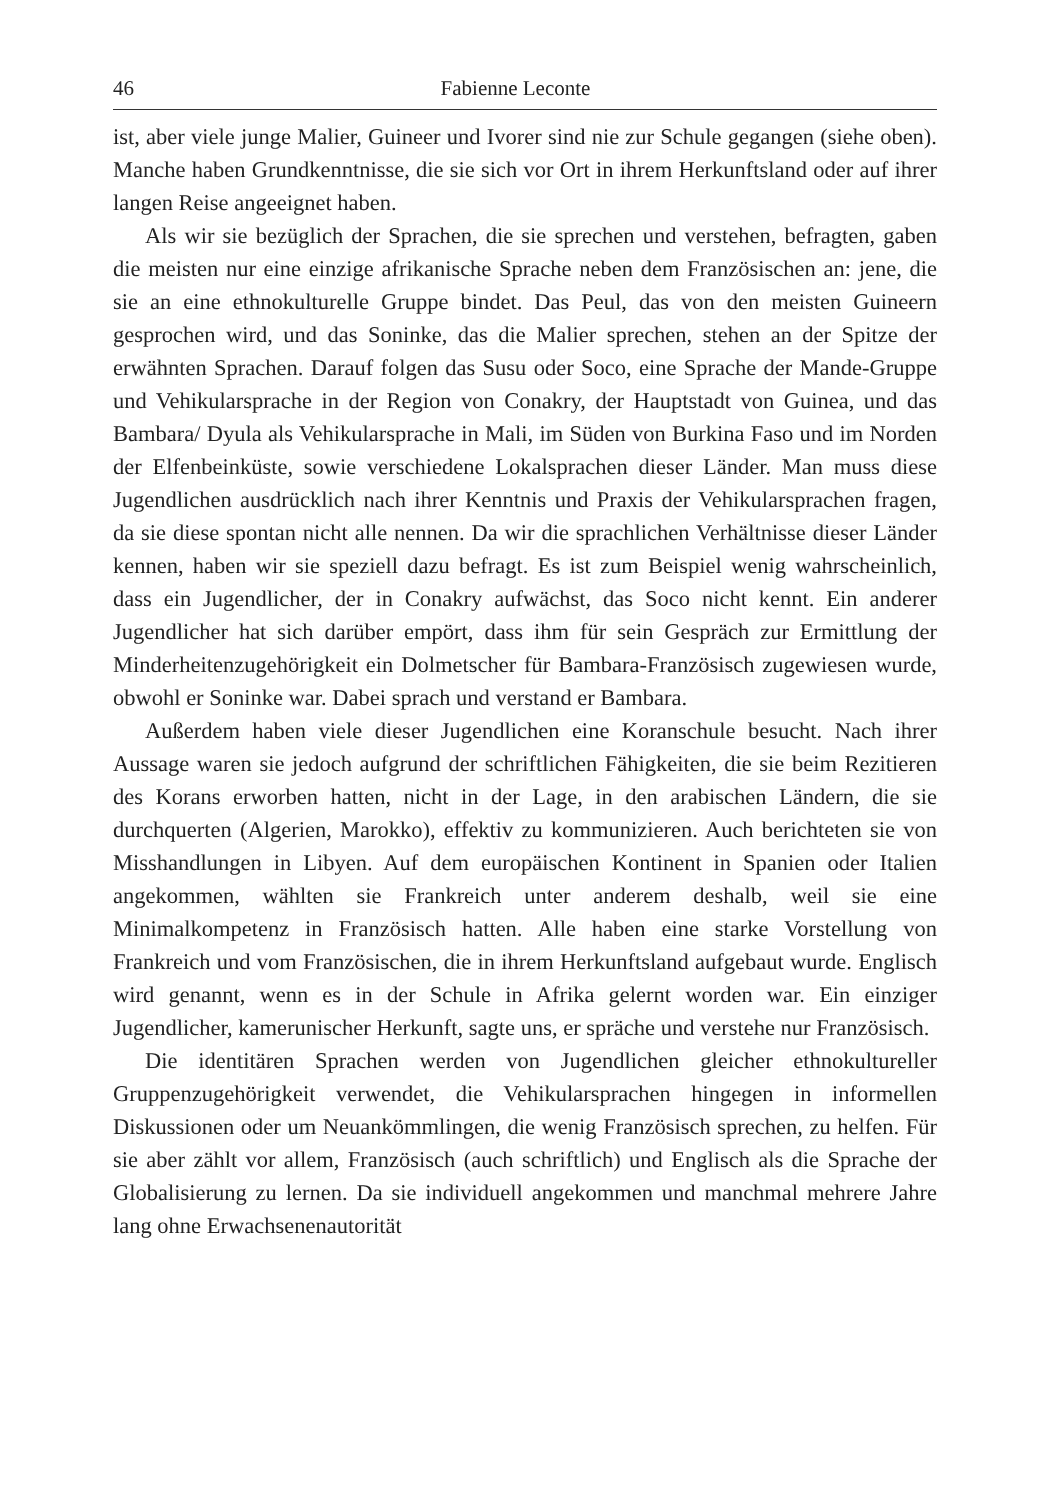46 Fabienne Leconte
ist, aber viele junge Malier, Guineer und Ivorer sind nie zur Schule gegangen (siehe oben). Manche haben Grundkenntnisse, die sie sich vor Ort in ihrem Herkunftsland oder auf ihrer langen Reise angeeignet haben.
Als wir sie bezüglich der Sprachen, die sie sprechen und verstehen, befragten, gaben die meisten nur eine einzige afrikanische Sprache neben dem Französischen an: jene, die sie an eine ethnokulturelle Gruppe bindet. Das Peul, das von den meisten Guineern gesprochen wird, und das Soninke, das die Malier sprechen, stehen an der Spitze der erwähnten Sprachen. Darauf folgen das Susu oder Soco, eine Sprache der Mande-Gruppe und Vehikularsprache in der Region von Conakry, der Hauptstadt von Guinea, und das Bambara/ Dyula als Vehikularsprache in Mali, im Süden von Burkina Faso und im Norden der Elfenbeinküste, sowie verschiedene Lokalsprachen dieser Länder. Man muss diese Jugendlichen ausdrücklich nach ihrer Kenntnis und Praxis der Vehikularsprachen fragen, da sie diese spontan nicht alle nennen. Da wir die sprachlichen Verhältnisse dieser Länder kennen, haben wir sie speziell dazu befragt. Es ist zum Beispiel wenig wahrscheinlich, dass ein Jugendlicher, der in Conakry aufwächst, das Soco nicht kennt. Ein anderer Jugendlicher hat sich darüber empört, dass ihm für sein Gespräch zur Ermittlung der Minderheitenzugehörigkeit ein Dolmetscher für Bambara-Französisch zugewiesen wurde, obwohl er Soninke war. Dabei sprach und verstand er Bambara.
Außerdem haben viele dieser Jugendlichen eine Koranschule besucht. Nach ihrer Aussage waren sie jedoch aufgrund der schriftlichen Fähigkeiten, die sie beim Rezitieren des Korans erworben hatten, nicht in der Lage, in den arabischen Ländern, die sie durchquerten (Algerien, Marokko), effektiv zu kommunizieren. Auch berichteten sie von Misshandlungen in Libyen. Auf dem europäischen Kontinent in Spanien oder Italien angekommen, wählten sie Frankreich unter anderem deshalb, weil sie eine Minimalkompetenz in Französisch hatten. Alle haben eine starke Vorstellung von Frankreich und vom Französischen, die in ihrem Herkunftsland aufgebaut wurde. Englisch wird genannt, wenn es in der Schule in Afrika gelernt worden war. Ein einziger Jugendlicher, kamerunischer Herkunft, sagte uns, er spräche und verstehe nur Französisch.
Die identitären Sprachen werden von Jugendlichen gleicher ethnokultureller Gruppenzugehörigkeit verwendet, die Vehikularsprachen hingegen in informellen Diskussionen oder um Neuankömmlingen, die wenig Französisch sprechen, zu helfen. Für sie aber zählt vor allem, Französisch (auch schriftlich) und Englisch als die Sprache der Globalisierung zu lernen. Da sie individuell angekommen und manchmal mehrere Jahre lang ohne Erwachsenenautorität